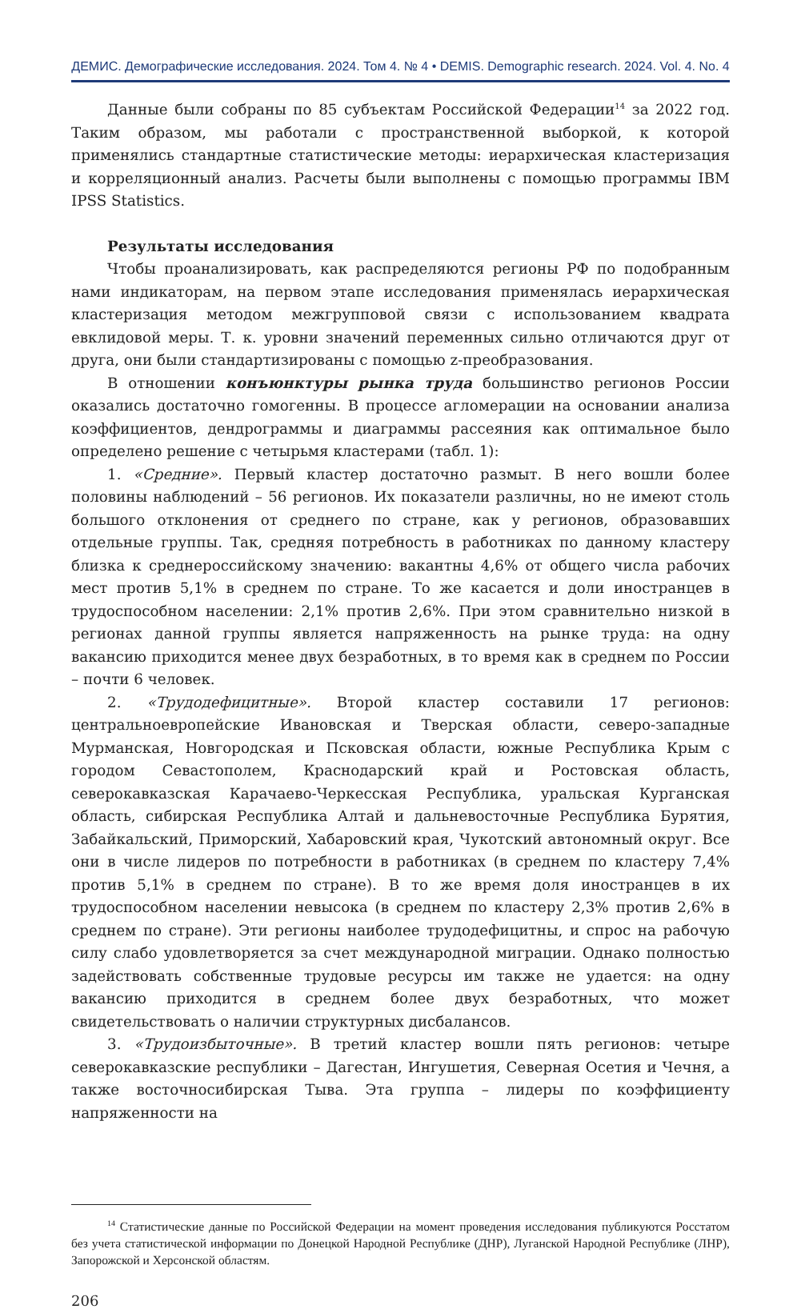ДЕМИС. Демографические исследования. 2024. Том 4. № 4 • DEMIS. Demographic research. 2024. Vol. 4. No. 4
Данные были собраны по 85 субъектам Российской Федерации<sup>14</sup> за 2022 год. Таким образом, мы работали с пространственной выборкой, к которой применялись стандартные статистические методы: иерархическая кластеризация и корреляционный анализ. Расчеты были выполнены с помощью программы IBM IPSS Statistics.
Результаты исследования
Чтобы проанализировать, как распределяются регионы РФ по подобранным нами индикаторам, на первом этапе исследования применялась иерархическая кластеризация методом межгрупповой связи с использованием квадрата евклидовой меры. Т. к. уровни значений переменных сильно отличаются друг от друга, они были стандартизированы с помощью z-преобразования.
В отношении конъюнктуры рынка труда большинство регионов России оказались достаточно гомогенны. В процессе агломерации на основании анализа коэффициентов, дендрограммы и диаграммы рассеяния как оптимальное было определено решение с четырьмя кластерами (табл. 1):
1. «Средние». Первый кластер достаточно размыт. В него вошли более половины наблюдений – 56 регионов. Их показатели различны, но не имеют столь большого отклонения от среднего по стране, как у регионов, образовавших отдельные группы. Так, средняя потребность в работниках по данному кластеру близка к среднероссийскому значению: вакантны 4,6% от общего числа рабочих мест против 5,1% в среднем по стране. То же касается и доли иностранцев в трудоспособном населении: 2,1% против 2,6%. При этом сравнительно низкой в регионах данной группы является напряженность на рынке труда: на одну вакансию приходится менее двух безработных, в то время как в среднем по России – почти 6 человек.
2. «Трудодефицитные». Второй кластер составили 17 регионов: центральноевропейские Ивановская и Тверская области, северо-западные Мурманская, Новгородская и Псковская области, южные Республика Крым с городом Севастополем, Краснодарский край и Ростовская область, северокавказская Карачаево-Черкесская Республика, уральская Курганская область, сибирская Республика Алтай и дальневосточные Республика Бурятия, Забайкальский, Приморский, Хабаровский края, Чукотский автономный округ. Все они в числе лидеров по потребности в работниках (в среднем по кластеру 7,4% против 5,1% в среднем по стране). В то же время доля иностранцев в их трудоспособном населении невысока (в среднем по кластеру 2,3% против 2,6% в среднем по стране). Эти регионы наиболее трудодефицитны, и спрос на рабочую силу слабо удовлетворяется за счет международной миграции. Однако полностью задействовать собственные трудовые ресурсы им также не удается: на одну вакансию приходится в среднем более двух безработных, что может свидетельствовать о наличии структурных дисбалансов.
3. «Трудоизбыточные». В третий кластер вошли пять регионов: четыре северокавказские республики – Дагестан, Ингушетия, Северная Осетия и Чечня, а также восточносибирская Тыва. Эта группа – лидеры по коэффициенту напряженности на
<sup>14</sup> Статистические данные по Российской Федерации на момент проведения исследования публикуются Росстатом без учета статистической информации по Донецкой Народной Республике (ДНР), Луганской Народной Республике (ЛНР), Запорожской и Херсонской областям.
206